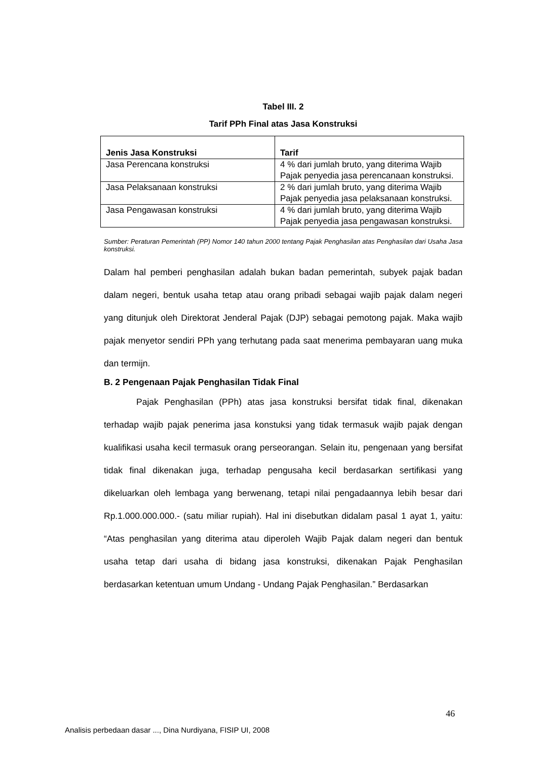Tabel III. 2
Tarif PPh Final atas Jasa Konstruksi
| Jenis Jasa Konstruksi | Tarif |
| --- | --- |
| Jasa Perencana konstruksi | 4 % dari jumlah bruto, yang diterima Wajib Pajak penyedia jasa perencanaan konstruksi. |
| Jasa Pelaksanaan konstruksi | 2 % dari jumlah bruto, yang diterima Wajib Pajak penyedia jasa pelaksanaan konstruksi. |
| Jasa Pengawasan konstruksi | 4 % dari jumlah bruto, yang diterima Wajib Pajak penyedia jasa pengawasan konstruksi. |
Sumber: Peraturan Pemerintah (PP) Nomor 140 tahun 2000 tentang Pajak Penghasilan atas Penghasilan dari Usaha Jasa konstruksi.
Dalam hal pemberi penghasilan adalah bukan badan pemerintah, subyek pajak badan dalam negeri, bentuk usaha tetap atau orang pribadi sebagai wajib pajak dalam negeri yang ditunjuk oleh Direktorat Jenderal Pajak (DJP) sebagai pemotong pajak. Maka wajib pajak menyetor sendiri PPh yang terhutang pada saat menerima pembayaran uang muka dan termijn.
B. 2 Pengenaan Pajak Penghasilan Tidak Final
Pajak Penghasilan (PPh) atas jasa konstruksi bersifat tidak final, dikenakan terhadap wajib pajak penerima jasa konstuksi yang tidak termasuk wajib pajak dengan kualifikasi usaha kecil termasuk orang perseorangan. Selain itu, pengenaan yang bersifat tidak final dikenakan juga, terhadap pengusaha kecil berdasarkan sertifikasi yang dikeluarkan oleh lembaga yang berwenang, tetapi nilai pengadaannya lebih besar dari Rp.1.000.000.000.- (satu miliar rupiah). Hal ini disebutkan didalam pasal 1 ayat 1, yaitu: “Atas penghasilan yang diterima atau diperoleh Wajib Pajak dalam negeri dan bentuk usaha tetap dari usaha di bidang jasa konstruksi, dikenakan Pajak Penghasilan berdasarkan ketentuan umum Undang - Undang Pajak Penghasilan.” Berdasarkan
46
Analisis perbedaan dasar ..., Dina Nurdiyana, FISIP UI, 2008